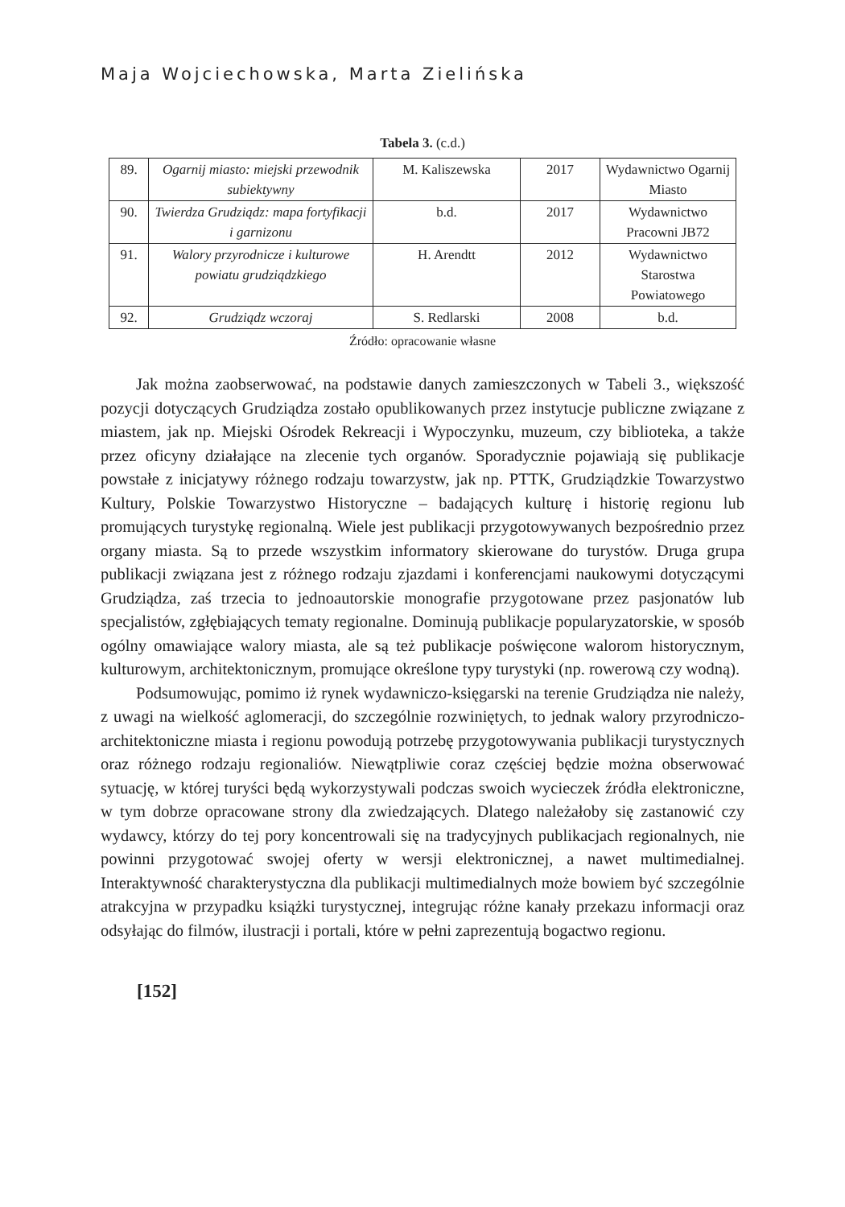Maja Wojciechowska, Marta Zielińska
Tabela 3. (c.d.)
| 89. | Ogarnij miasto: miejski przewodnik subiektywny | M. Kaliszewska | 2017 | Wydawnictwo Ogarnij Miasto |
| 90. | Twierdza Grudziądz: mapa fortyfikacji i garnizonu | b.d. | 2017 | Wydawnictwo Pracowni JB72 |
| 91. | Walory przyrodnicze i kulturowe powiatu grudziądzkiego | H. Arendtt | 2012 | Wydawnictwo Starostwa Powiatowego |
| 92. | Grudziądz wczoraj | S. Redlarski | 2008 | b.d. |
Źródło: opracowanie własne
Jak można zaobserwować, na podstawie danych zamieszczonych w Tabeli 3., większość pozycji dotyczących Grudziądza zostało opublikowanych przez instytucje publiczne związane z miastem, jak np. Miejski Ośrodek Rekreacji i Wypoczynku, muzeum, czy biblioteka, a także przez oficyny działające na zlecenie tych organów. Sporadycznie pojawiają się publikacje powstałe z inicjatywy różnego rodzaju towarzystw, jak np. PTTK, Grudziądzkie Towarzystwo Kultury, Polskie Towarzystwo Historyczne – badających kulturę i historię regionu lub promujących turystykę regionalną. Wiele jest publikacji przygotowywanych bezpośrednio przez organy miasta. Są to przede wszystkim informatory skierowane do turystów. Druga grupa publikacji związana jest z różnego rodzaju zjazdami i konferencjami naukowymi dotyczącymi Grudziądza, zaś trzecia to jednoautorskie monografie przygotowane przez pasjonatów lub specjalistów, zgłębiających tematy regionalne. Dominują publikacje popularyzatorskie, w sposób ogólny omawiające walory miasta, ale są też publikacje poświęcone walorom historycznym, kulturowym, architektonicznym, promujące określone typy turystyki (np. rowerową czy wodną).
Podsumowując, pomimo iż rynek wydawniczo-księgarski na terenie Grudziądza nie należy, z uwagi na wielkość aglomeracji, do szczególnie rozwiniętych, to jednak walory przyrodniczo-architektoniczne miasta i regionu powodują potrzebę przygotowywania publikacji turystycznych oraz różnego rodzaju regionaliów. Niewątpliwie coraz częściej będzie można obserwować sytuację, w której turyści będą wykorzystywali podczas swoich wycieczek źródła elektroniczne, w tym dobrze opracowane strony dla zwiedzających. Dlatego należałoby się zastanowić czy wydawcy, którzy do tej pory koncentrowali się na tradycyjnych publikacjach regionalnych, nie powinni przygotować swojej oferty w wersji elektronicznej, a nawet multimedialnej. Interaktywność charakterystyczna dla publikacji multimedialnych może bowiem być szczególnie atrakcyjna w przypadku książki turystycznej, integrując różne kanały przekazu informacji oraz odsyłając do filmów, ilustracji i portali, które w pełni zaprezentują bogactwo regionu.
[152]